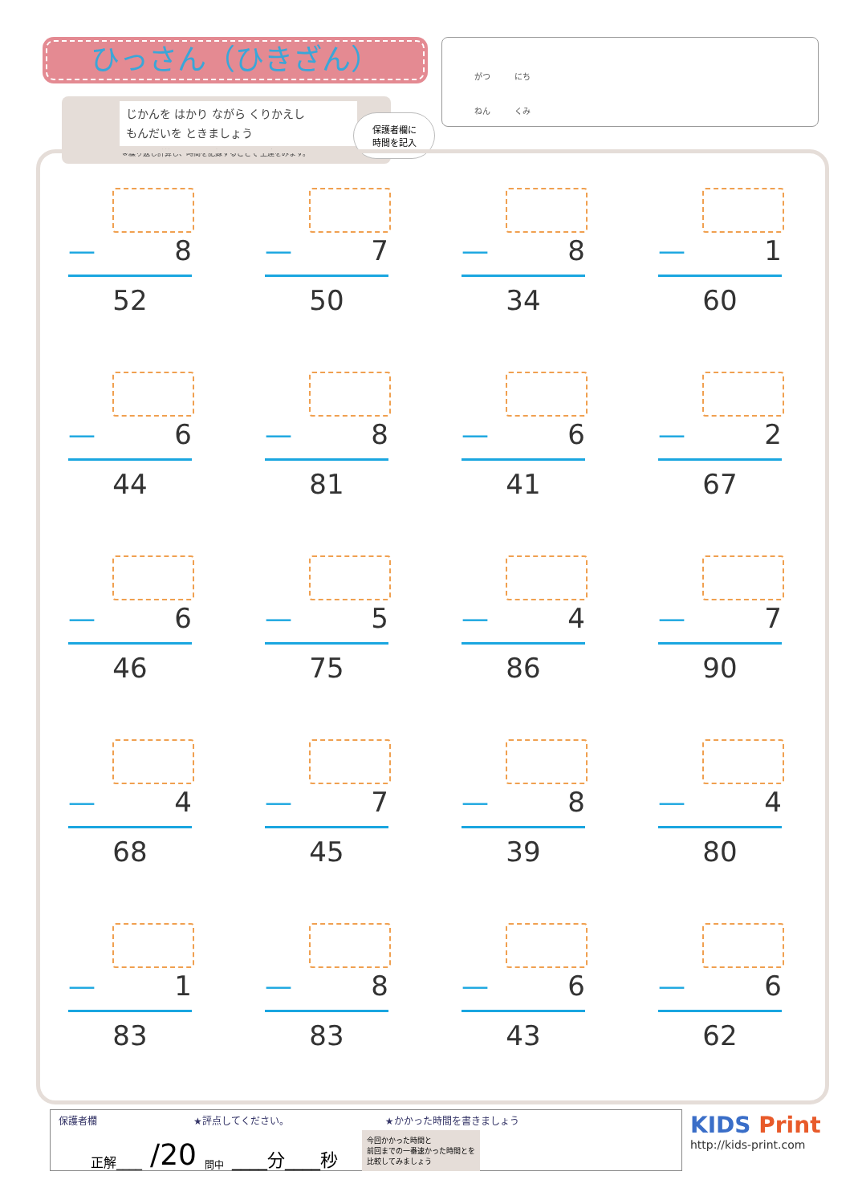ひっさん（ひきざん）
じかんを はかり ながら くりかえし
もんだいを ときましょう
※繰り返し計算し、時間を記録することで 上達をみます。
保護者欄に
時間を記入
がつ　　　にち
ねん　　　くみ
— 8
52
— 7
50
— 8
34
— 1
60
— 6
44
— 8
81
— 6
41
— 2
67
— 6
46
— 5
75
— 4
86
— 7
90
— 4
68
— 7
45
— 8
39
— 4
80
— 1
83
— 8
83
— 6
43
— 6
62
保護者欄 ★評点してください。 ★かかった時間を書きましょう
正解____ /20 問中 ____分____秒 今回かかった時間と
前回までの一番速かった時間とを
比較してみましょう
KIDS Print
http://kids-print.com